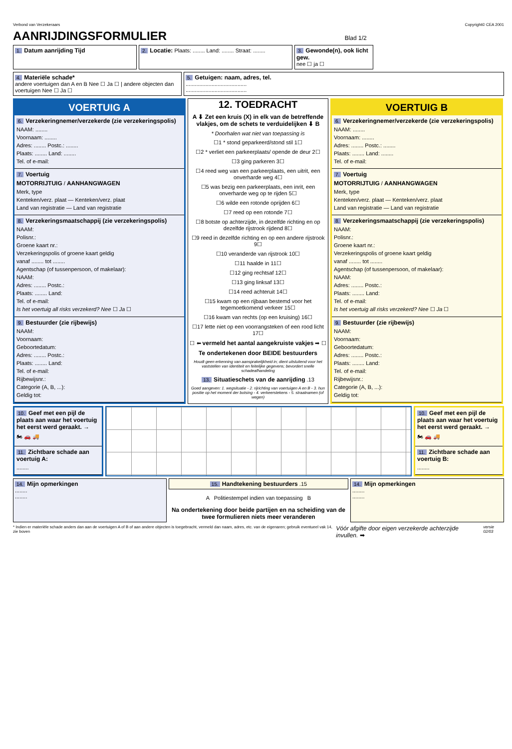Verbond van Verzekeraars Copyright© CEA 2001
AANRIJDINGSFORMULIER Blad 1/2
1. Datum aanrijding Tijd
2. Locatie: Plaats: ........ Land: ........ Straat: ........
3. Gewonde(n), ook licht gew.
nee ☐ ja ☐
4. Materiële schade*
andere voertuigen dan A en B Nee ☐ Ja ☐ | andere objecten dan voertuigen Nee ☐ Ja ☐
5. Getuigen: naam, adres, tel.
........................................
........................................
VOERTUIG A
6. Verzekeringnemer/verzekerde (zie verzekeringspolis)
NAAM: ........
Voornaam: ........
Adres: ........ Postc.: ........
Plaats: ........ Land: ........
Tel. of e-mail:
7. Voertuig
MOTORRIJTUIG / AANHANGWAGEN
Merk, type
Kenteken/verz. plaat — Kenteken/verz. plaat
Land van registratie — Land van registratie
8. Verzekeringsmaatschappij (zie verzekeringspolis)
NAAM:
Polisnr.:
Groene kaart nr.:
Verzekeringspolis of groene kaart geldig
vanaf ........ tot ........
Agentschap (of tussenpersoon, of makelaar):
NAAM:
Adres: ........ Postc.:
Plaats: ........ Land:
Tel. of e-mail:
Is het voertuig all risks verzekerd? Nee ☐ Ja ☐
9. Bestuurder (zie rijbewijs)
NAAM:
Voornaam:
Geboortedatum:
Adres: ........ Postc.:
Plaats: ........ Land:
Tel. of e-mail:
Rijbewijsnr.:
Categorie (A, B, ...):
Geldig tot:
12. TOEDRACHT
A ⬇ Zet een kruis (X) in elk van de betreffende vlakjes, om de schets te verduidelijken ⬇ B
* Doorhalen wat niet van toepassing is
☐1 * stond geparkeerd/stond stil 1☐
☐2 * verliet een parkeerplaats/ opende de deur 2☐
☐3 ging parkeren 3☐
☐4 reed weg van een parkeerplaats, een uitrit, een onverharde weg 4☐
☐5 was bezig een parkeerplaats, een inrit, een onverharde weg op te rijden 5☐
☐6 wilde een rotonde oprijden 6☐
☐7 reed op een rotonde 7☐
☐8 botste op achterzijde, in dezelfde richting en op dezelfde rijstrook rijdend 8☐
☐9 reed in dezelfde richting en op een andere rijstrook 9☐
☐10 veranderde van rijstrook 10☐
☐11 haalde in 11☐
☐12 ging rechtsaf 12☐
☐13 ging linksaf 13☐
☐14 reed achteruit 14☐
☐15 kwam op een rijbaan bestemd voor het tegemoetkomend verkeer 15☐
☐16 kwam van rechts (op een kruising) 16☐
☐17 lette niet op een voorrangsteken of een rood licht 17☐
☐ ⬅ vermeld het aantal aangekruiste vakjes ➡ ☐
Te ondertekenen door BEIDE bestuurders
Houdt geen erkenning van aansprakelijkheid in; dient uitsluitend voor het vaststellen van identiteit en feitelijke gegevens; bevordert snelle schadeafhandeling
13. Situatieschets van de aanrijding .13
Goed aangeven: 1. wegsituatie - 2. rijrichting van voertuigen A en B - 3. hun positie op het moment der botsing - 4. verkeerstekens - 5. straatnamen (of wegen)
VOERTUIG B
6. Verzekeringnemer/verzekerde (zie verzekeringspolis)
NAAM: ........
Voornaam: ........
Adres: ........ Postc.: ........
Plaats: ........ Land: ........
Tel. of e-mail:
7. Voertuig
MOTORRIJTUIG / AANHANGWAGEN
Merk, type
Kenteken/verz. plaat — Kenteken/verz. plaat
Land van registratie — Land van registratie
8. Verzekeringsmaatschappij (zie verzekeringspolis)
NAAM:
Polisnr.:
Groene kaart nr.:
Verzekeringspolis of groene kaart geldig
vanaf ........ tot ........
Agentschap (of tussenpersoon, of makelaar):
NAAM:
Adres: ........ Postc.:
Plaats: ........ Land:
Tel. of e-mail:
Is het voertuig all risks verzekerd? Nee ☐ Ja ☐
9. Bestuurder (zie rijbewijs)
NAAM:
Voornaam:
Geboortedatum:
Adres: ........ Postc.:
Plaats: ........ Land:
Tel. of e-mail:
Rijbewijsnr.:
Categorie (A, B, ...):
Geldig tot:
10. Geef met een pijl de plaats aan waar het voertuig het eerst werd geraakt. →
🏍 🚗 🚚
11. Zichtbare schade aan voertuig A:
........
10. Geef met een pijl de plaats aan waar het voertuig het eerst werd geraakt. →
🏍 🚗 🚚
11. Zichtbare schade aan voertuig B:
........
14. Mijn opmerkingen
........
........
15. Handtekening bestuurders .15
A Politiestempel indien van toepassing B
Na ondertekening door beide partijen en na scheiding van de twee formulieren niets meer veranderen
14. Mijn opmerkingen
........
........
* Indien er materiële schade anders dan aan de voertuigen A of B of aan andere objecten is toegebracht, vermeld dan naam, adres, etc. van de eigenaren; gebruik eventueel vak 14, zie boven Vóór afgifte door eigen verzekerde achterzijde invullen. ➡ versie 02/03